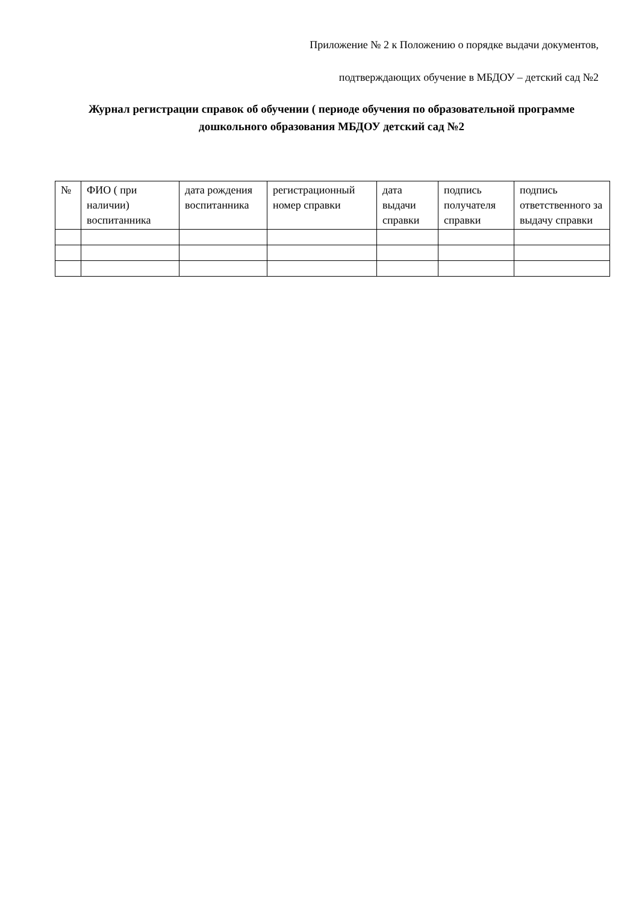Приложение № 2 к Положению о порядке выдачи документов,
подтверждающих обучение в МБДОУ – детский сад №2
Журнал регистрации справок об обучении ( периоде обучения по образовательной программе дошкольного образования МБДОУ детский сад №2
| № | ФИО ( при наличии) воспитанника | дата рождения воспитанника | регистрационный номер справки | дата выдачи справки | подпись получателя справки | подпись ответственного за выдачу справки |